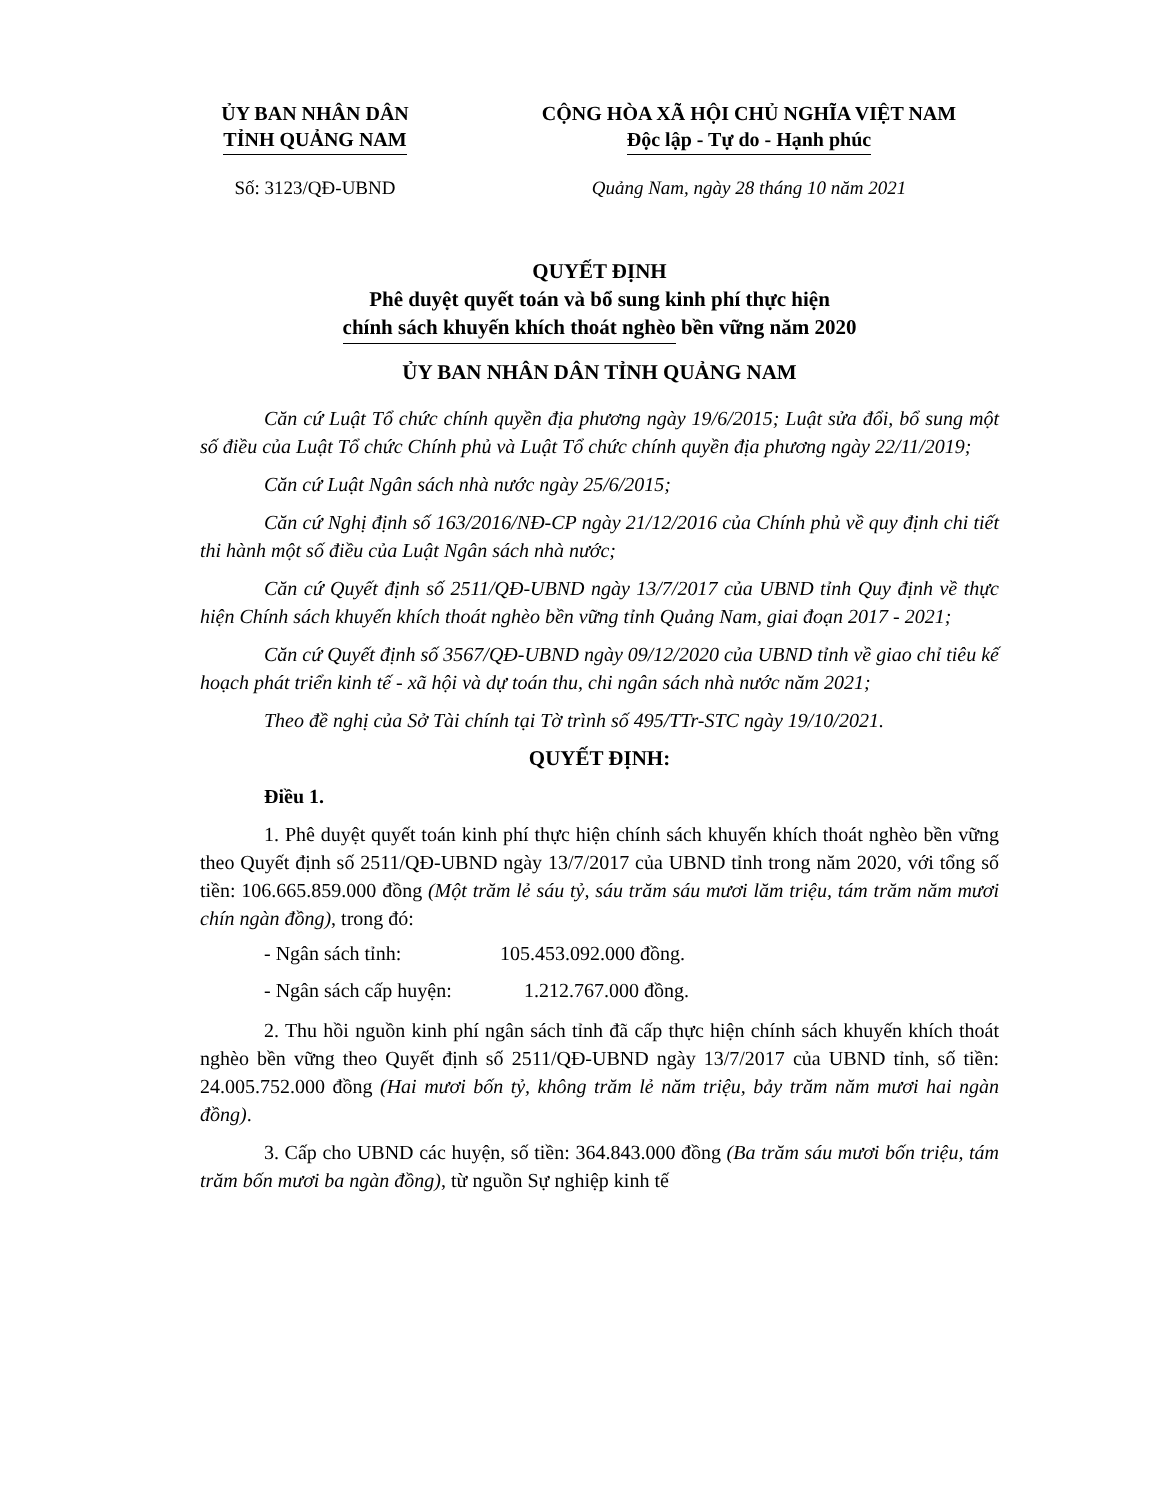ỦY BAN NHÂN DÂN
TỈNH QUẢNG NAM
CỘNG HÒA XÃ HỘI CHỦ NGHĨA VIỆT NAM
Độc lập - Tự do - Hạnh phúc
Số: 3123/QĐ-UBND Quảng Nam, ngày 28 tháng 10 năm 2021
QUYẾT ĐỊNH
Phê duyệt quyết toán và bổ sung kinh phí thực hiện
chính sách khuyến khích thoát nghèo bền vững năm 2020
ỦY BAN NHÂN DÂN TỈNH QUẢNG NAM
Căn cứ Luật Tổ chức chính quyền địa phương ngày 19/6/2015; Luật sửa đổi, bổ sung một số điều của Luật Tổ chức Chính phủ và Luật Tổ chức chính quyền địa phương ngày 22/11/2019;
Căn cứ Luật Ngân sách nhà nước ngày 25/6/2015;
Căn cứ Nghị định số 163/2016/NĐ-CP ngày 21/12/2016 của Chính phủ về quy định chi tiết thi hành một số điều của Luật Ngân sách nhà nước;
Căn cứ Quyết định số 2511/QĐ-UBND ngày 13/7/2017 của UBND tỉnh Quy định về thực hiện Chính sách khuyến khích thoát nghèo bền vững tỉnh Quảng Nam, giai đoạn 2017 - 2021;
Căn cứ Quyết định số 3567/QĐ-UBND ngày 09/12/2020 của UBND tỉnh về giao chỉ tiêu kế hoạch phát triển kinh tế - xã hội và dự toán thu, chi ngân sách nhà nước năm 2021;
Theo đề nghị của Sở Tài chính tại Tờ trình số 495/TTr-STC ngày 19/10/2021.
QUYẾT ĐỊNH:
Điều 1.
1. Phê duyệt quyết toán kinh phí thực hiện chính sách khuyến khích thoát nghèo bền vững theo Quyết định số 2511/QĐ-UBND ngày 13/7/2017 của UBND tỉnh trong năm 2020, với tổng số tiền: 106.665.859.000 đồng (Một trăm lẻ sáu tỷ, sáu trăm sáu mươi lăm triệu, tám trăm năm mươi chín ngàn đồng), trong đó:
- Ngân sách tỉnh: 105.453.092.000 đồng.
- Ngân sách cấp huyện: 1.212.767.000 đồng.
2. Thu hồi nguồn kinh phí ngân sách tỉnh đã cấp thực hiện chính sách khuyến khích thoát nghèo bền vững theo Quyết định số 2511/QĐ-UBND ngày 13/7/2017 của UBND tỉnh, số tiền: 24.005.752.000 đồng (Hai mươi bốn tỷ, không trăm lẻ năm triệu, bảy trăm năm mươi hai ngàn đồng).
3. Cấp cho UBND các huyện, số tiền: 364.843.000 đồng (Ba trăm sáu mươi bốn triệu, tám trăm bốn mươi ba ngàn đồng), từ nguồn Sự nghiệp kinh tế